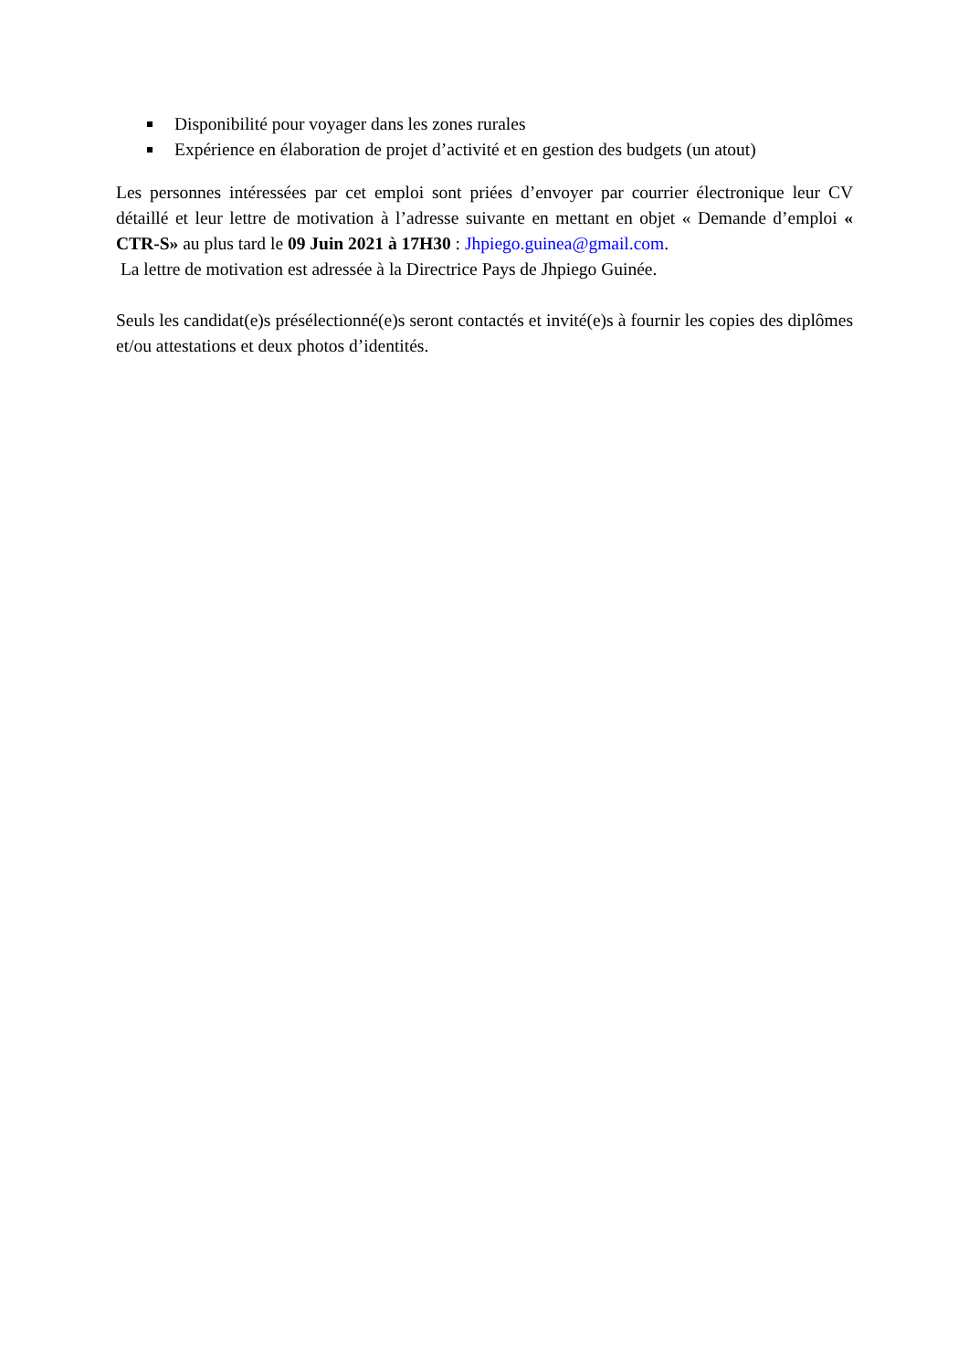Disponibilité pour voyager dans les zones rurales
Expérience en élaboration de projet d’activité et en gestion des budgets (un atout)
Les personnes intéressées par cet emploi sont priées d’envoyer par courrier électronique leur CV détaillé et leur lettre de motivation à l’adresse suivante en mettant en objet « Demande d’emploi « CTR-S» au plus tard le 09 Juin 2021 à 17H30 : Jhpiego.guinea@gmail.com.
La lettre de motivation est adressée à la Directrice Pays de Jhpiego Guinée.
Seuls les candidat(e)s présélectionné(e)s seront contactés et invité(e)s à fournir les copies des diplômes et/ou attestations et deux photos d’identités.